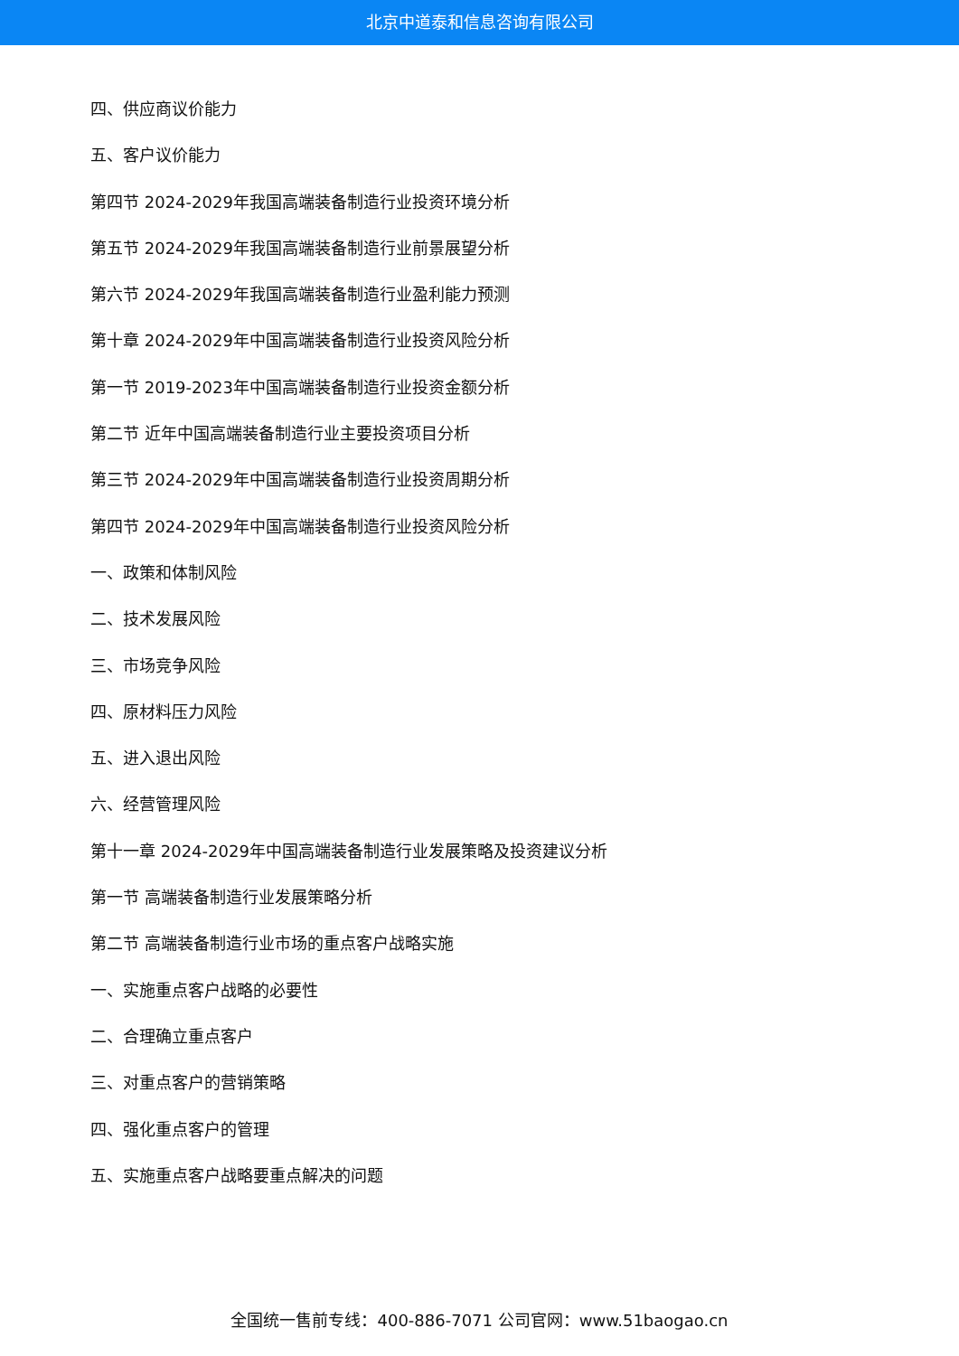北京中道泰和信息咨询有限公司
四、供应商议价能力
五、客户议价能力
第四节 2024-2029年我国高端装备制造行业投资环境分析
第五节 2024-2029年我国高端装备制造行业前景展望分析
第六节 2024-2029年我国高端装备制造行业盈利能力预测
第十章 2024-2029年中国高端装备制造行业投资风险分析
第一节 2019-2023年中国高端装备制造行业投资金额分析
第二节 近年中国高端装备制造行业主要投资项目分析
第三节 2024-2029年中国高端装备制造行业投资周期分析
第四节 2024-2029年中国高端装备制造行业投资风险分析
一、政策和体制风险
二、技术发展风险
三、市场竞争风险
四、原材料压力风险
五、进入退出风险
六、经营管理风险
第十一章 2024-2029年中国高端装备制造行业发展策略及投资建议分析
第一节 高端装备制造行业发展策略分析
第二节 高端装备制造行业市场的重点客户战略实施
一、实施重点客户战略的必要性
二、合理确立重点客户
三、对重点客户的营销策略
四、强化重点客户的管理
五、实施重点客户战略要重点解决的问题
全国统一售前专线：400-886-7071 公司官网：www.51baogao.cn